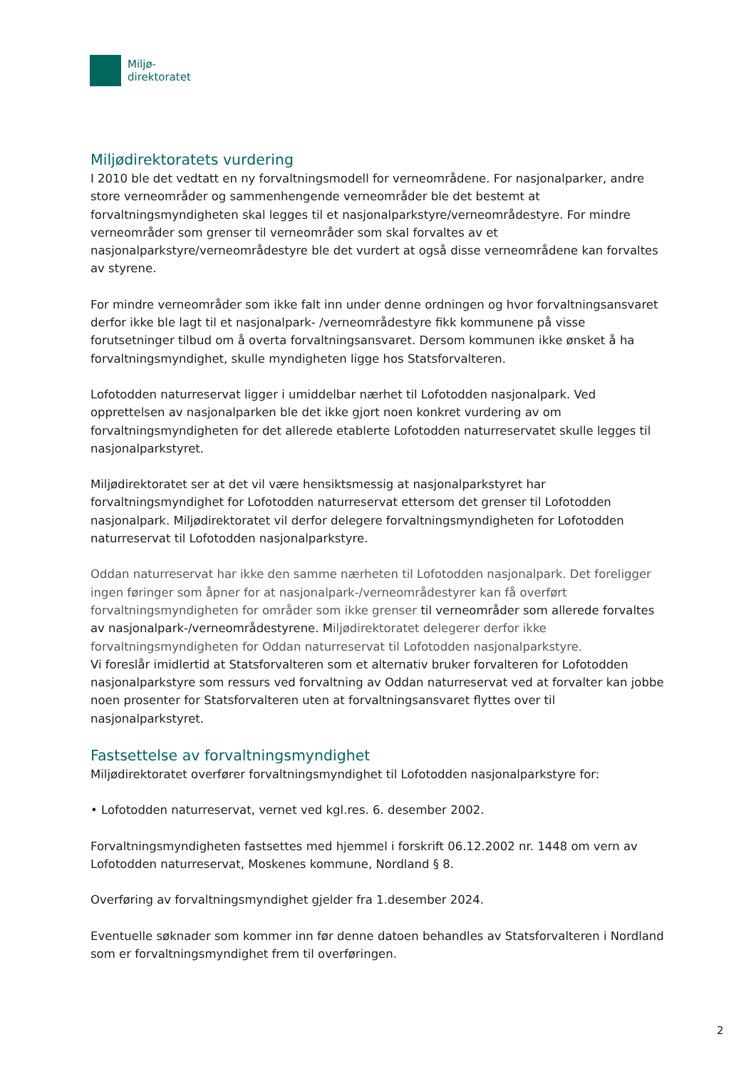Miljø-
direktoratet
Miljødirektoratets vurdering
I 2010 ble det vedtatt en ny forvaltningsmodell for verneområdene. For nasjonalparker, andre store verneområder og sammenhengende verneområder ble det bestemt at forvaltningsmyndigheten skal legges til et nasjonalparkstyre/verneområdestyre. For mindre verneområder som grenser til verneområder som skal forvaltes av et nasjonalparkstyre/verneområdestyre ble det vurdert at også disse verneområdene kan forvaltes av styrene.
For mindre verneområder som ikke falt inn under denne ordningen og hvor forvaltningsansvaret derfor ikke ble lagt til et nasjonalpark- /verneområdestyre fikk kommunene på visse forutsetninger tilbud om å overta forvaltningsansvaret. Dersom kommunen ikke ønsket å ha forvaltningsmyndighet, skulle myndigheten ligge hos Statsforvalteren.
Lofotodden naturreservat ligger i umiddelbar nærhet til Lofotodden nasjonalpark. Ved opprettelsen av nasjonalparken ble det ikke gjort noen konkret vurdering av om forvaltningsmyndigheten for det allerede etablerte Lofotodden naturreservatet skulle legges til nasjonalparkstyret.
Miljødirektoratet ser at det vil være hensiktsmessig at nasjonalparkstyret har forvaltningsmyndighet for Lofotodden naturreservat ettersom det grenser til Lofotodden nasjonalpark. Miljødirektoratet vil derfor delegere forvaltningsmyndigheten for Lofotodden naturreservat til Lofotodden nasjonalparkstyre.
Oddan naturreservat har ikke den samme nærheten til Lofotodden nasjonalpark. Det foreligger ingen føringer som åpner for at nasjonalpark-/verneområdestyrer kan få overført forvaltningsmyndigheten for områder som ikke grenser til verneområder som allerede forvaltes av nasjonalpark-/verneområdestyrene. Miljødirektoratet delegerer derfor ikke forvaltningsmyndigheten for Oddan naturreservat til Lofotodden nasjonalparkstyre.
Vi foreslår imidlertid at Statsforvalteren som et alternativ bruker forvalteren for Lofotodden nasjonalparkstyre som ressurs ved forvaltning av Oddan naturreservat ved at forvalter kan jobbe noen prosenter for Statsforvalteren uten at forvaltningsansvaret flyttes over til nasjonalparkstyret.
Fastsettelse av forvaltningsmyndighet
Miljødirektoratet overfører forvaltningsmyndighet til Lofotodden nasjonalparkstyre for:
• Lofotodden naturreservat, vernet ved kgl.res. 6. desember 2002.
Forvaltningsmyndigheten fastsettes med hjemmel i forskrift 06.12.2002 nr. 1448 om vern av Lofotodden naturreservat, Moskenes kommune, Nordland § 8.
Overføring av forvaltningsmyndighet gjelder fra 1.desember 2024.
Eventuelle søknader som kommer inn før denne datoen behandles av Statsforvalteren i Nordland som er forvaltningsmyndighet frem til overføringen.
2